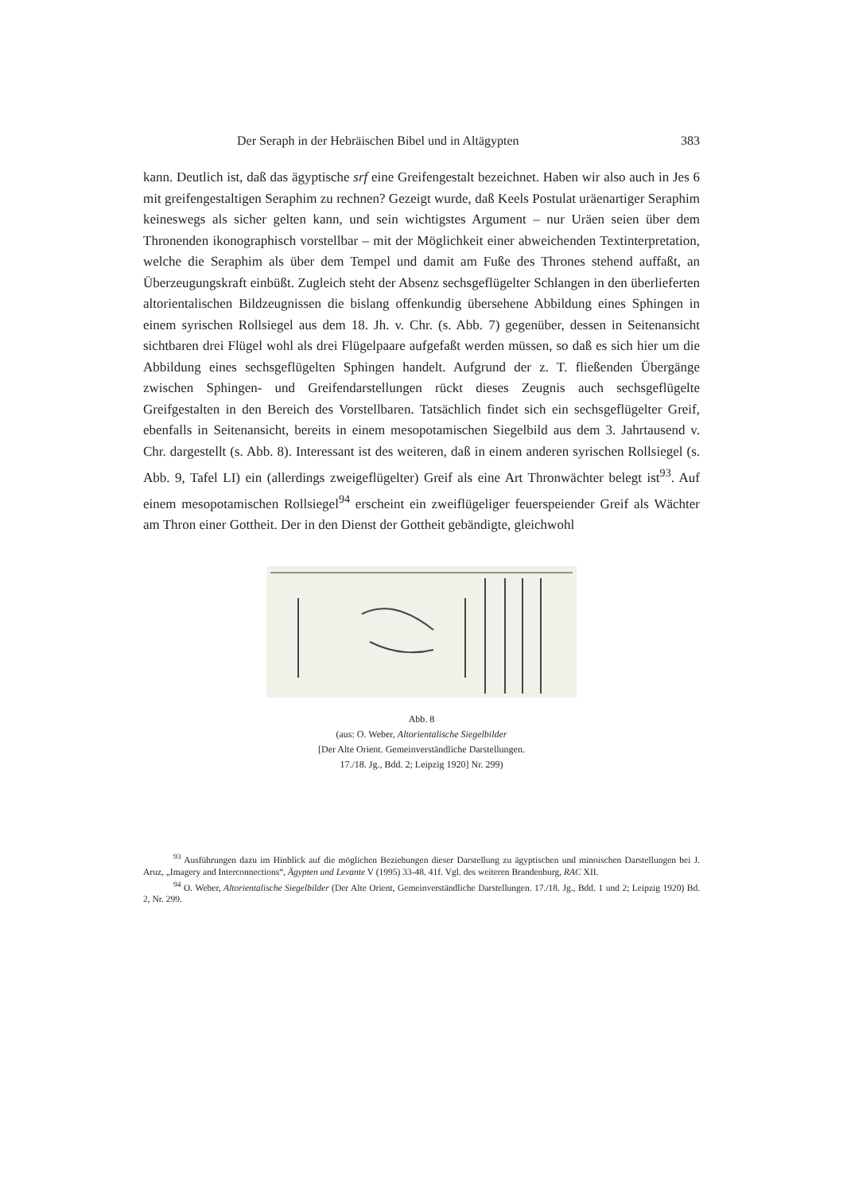Der Seraph in der Hebräischen Bibel und in Altägypten 383
kann. Deutlich ist, daß das ägyptische srf eine Greifengestalt bezeichnet. Haben wir also auch in Jes 6 mit greifengestaltigen Seraphim zu rechnen? Gezeigt wurde, daß Keels Postulat uräenartiger Seraphim keineswegs als sicher gelten kann, und sein wichtigstes Argument – nur Uräen seien über dem Thronenden ikonographisch vorstellbar – mit der Möglichkeit einer abweichenden Textinterpretation, welche die Seraphim als über dem Tempel und damit am Fuße des Thrones stehend auffaßt, an Überzeugungskraft einbüßt. Zugleich steht der Absenz sechsgeflügelter Schlangen in den überlieferten altorientalischen Bildzeugnissen die bislang offenkundig übersehene Abbildung eines Sphingen in einem syrischen Rollsiegel aus dem 18. Jh. v. Chr. (s. Abb. 7) gegenüber, dessen in Seitenansicht sichtbaren drei Flügel wohl als drei Flügelpaare aufgefaßt werden müssen, so daß es sich hier um die Abbildung eines sechsgeflügelten Sphingen handelt. Aufgrund der z. T. fließenden Übergänge zwischen Sphingen- und Greifendarstellungen rückt dieses Zeugnis auch sechsgeflügelte Greifgestalten in den Bereich des Vorstellbaren. Tatsächlich findet sich ein sechsgeflügelter Greif, ebenfalls in Seitenansicht, bereits in einem mesopotamischen Siegelbild aus dem 3. Jahrtausend v. Chr. dargestellt (s. Abb. 8). Interessant ist des weiteren, daß in einem anderen syrischen Rollsiegel (s. Abb. 9, Tafel LI) ein (allerdings zweigeflügelter) Greif als eine Art Thronwächter belegt ist<sup>93</sup>. Auf einem mesopotamischen Rollsiegel<sup>94</sup> erscheint ein zweiflügeliger feuerspeiender Greif als Wächter am Thron einer Gottheit. Der in den Dienst der Gottheit gebändigte, gleichwohl
Abb. 8
(aus: O. Weber, Altorientalische Siegelbilder
[Der Alte Orient. Gemeinverständliche Darstellungen.
17./18. Jg., Bdd. 2; Leipzig 1920] Nr. 299)
<sup>93</sup> Ausführungen dazu im Hinblick auf die möglichen Beziehungen dieser Darstellung zu ägyptischen und minoischen Darstellungen bei J. Aruz, „Imagery and Interconnections“, Ägypten und Levante V (1995) 33-48. 41f. Vgl. des weiteren Brandenburg, RAC XII.
<sup>94</sup> O. Weber, Altorientalische Siegelbilder (Der Alte Orient, Gemeinverständliche Darstellungen. 17./18. Jg., Bdd. 1 und 2; Leipzig 1920) Bd. 2, Nr. 299.